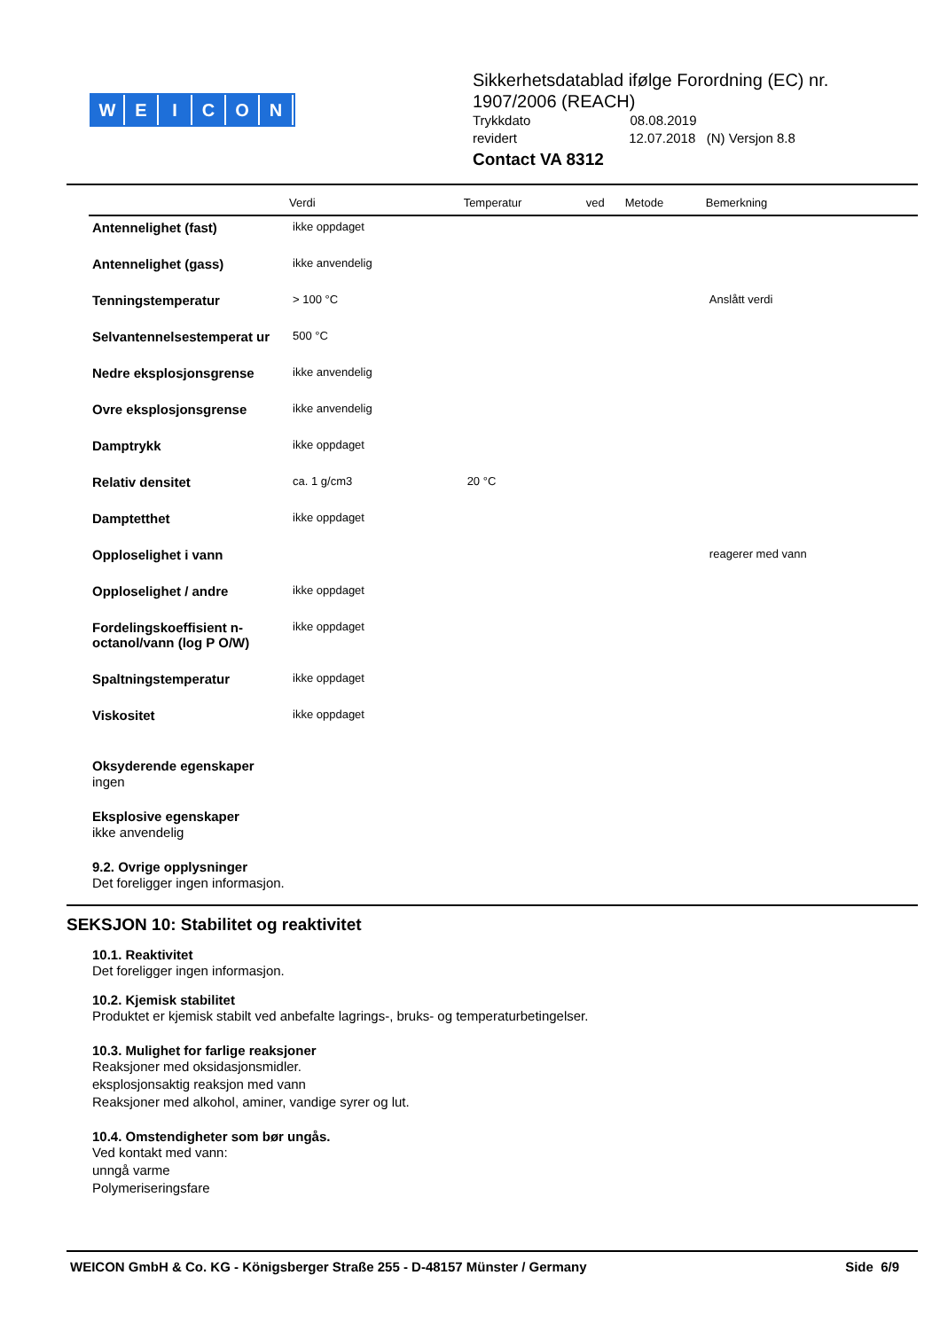WEICON
Sikkerhetsdatablad ifølge Forordning (EC) nr. 1907/2006 (REACH)
Trykkdato 08.08.2019
revidert 12.07.2018 (N) Versjon 8.8
Contact VA 8312
| | Verdi | Temperatur | ved | Metode | Bemerkning |
| --- | --- | --- | --- | --- | --- |
| Antennelighet (fast) | ikke oppdaget | | | | |
| Antennelighet (gass) | ikke anvendelig | | | | |
| Tenningstemperatur | > 100 °C | | | | Anslått verdi |
| Selvantennelsestemperat ur | 500 °C | | | | |
| Nedre eksplosjonsgrense | ikke anvendelig | | | | |
| Ovre eksplosjonsgrense | ikke anvendelig | | | | |
| Damptrykk | ikke oppdaget | | | | |
| Relativ densitet | ca. 1 g/cm3 | 20 °C | | | |
| Damptetthet | ikke oppdaget | | | | |
| Opploselighet i vann | | | | | reagerer med vann |
| Opploselighet / andre | ikke oppdaget | | | | |
| Fordelingskoeffisient n-octanol/vann (log P O/W) | ikke oppdaget | | | | |
| Spaltningstemperatur | ikke oppdaget | | | | |
| Viskositet | ikke oppdaget | | | | |
Oksyderende egenskaper
ingen
Eksplosive egenskaper
ikke anvendelig
9.2. Ovrige opplysninger
Det foreligger ingen informasjon.
SEKSJON 10: Stabilitet og reaktivitet
10.1. Reaktivitet
Det foreligger ingen informasjon.
10.2. Kjemisk stabilitet
Produktet er kjemisk stabilt ved anbefalte lagrings-, bruks- og temperaturbetingelser.
10.3. Mulighet for farlige reaksjoner
Reaksjoner med oksidasjonsmidler.
eksplosjonsaktig reaksjon med vann
Reaksjoner med alkohol, aminer, vandige syrer og lut.
10.4. Omstendigheter som bør ungås.
Ved kontakt med vann:
unngå varme
Polymeriseringsfare
WEICON GmbH & Co. KG - Königsberger Straße 255 - D-48157 Münster / Germany Side 6/9